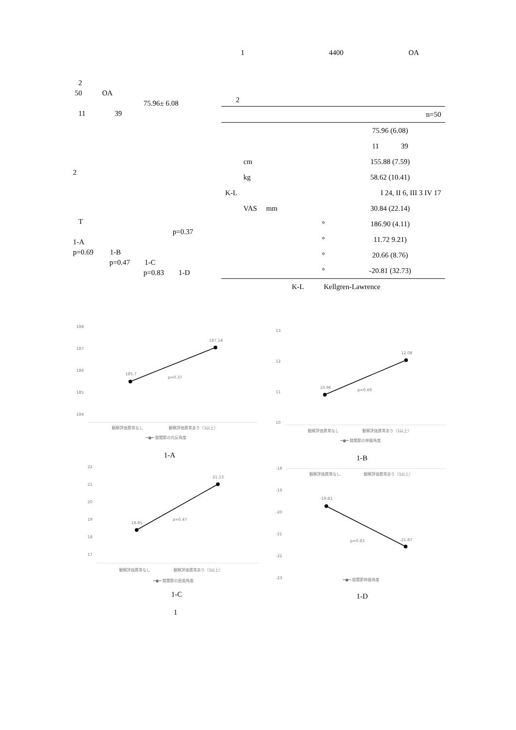2
50 OA
75.96± 6.08
11 39
2
T
p=0.37
1-A
p=0.69 1-B
p=0.47 1-C
p=0.83 1-D
1 4400 OA
2
| | | n=50 |
| | | 75.96 (6.08) |
| | | 11 39 |
| cm | | 155.88 (7.59) |
| kg | | 58.62 (10.41) |
| K-L | | I 24, II 6, III 3 IV 17 |
| VAS mm | | 30.84 (22.14) |
| | ° | 186.90 (4.11) |
| | ° | 11.72 9.21) |
| | ° | 20.66 (8.76) |
| | ° | -20.81 (32.73) |
K-L Kellgren-Lawrence
188
187
186
185
184
185.7
187.14
p=0.37
観察評価異常なし 観察評価異常あり（1以上）
━●━ 膝関節の内反角度
1-A
13
12
11
10
10.96
12.08
p=0.69
観察評価異常なし 観察評価異常あり（1以上）
━●━ 膝関節の伸展角度
1-B
22
21
20
19
18
17
18.85
21.13
p=0.47
観察評価異常なし 観察評価異常あり（1以上）
━●━ 膝関節の屈曲角度
1-C
-18
-19
-20
-21
-22
-23
観察評価異常なし 観察評価異常あり（1以上）
-19.81
p=0.83 -21.87
━●━ 股関節伸展角度
1-D
1